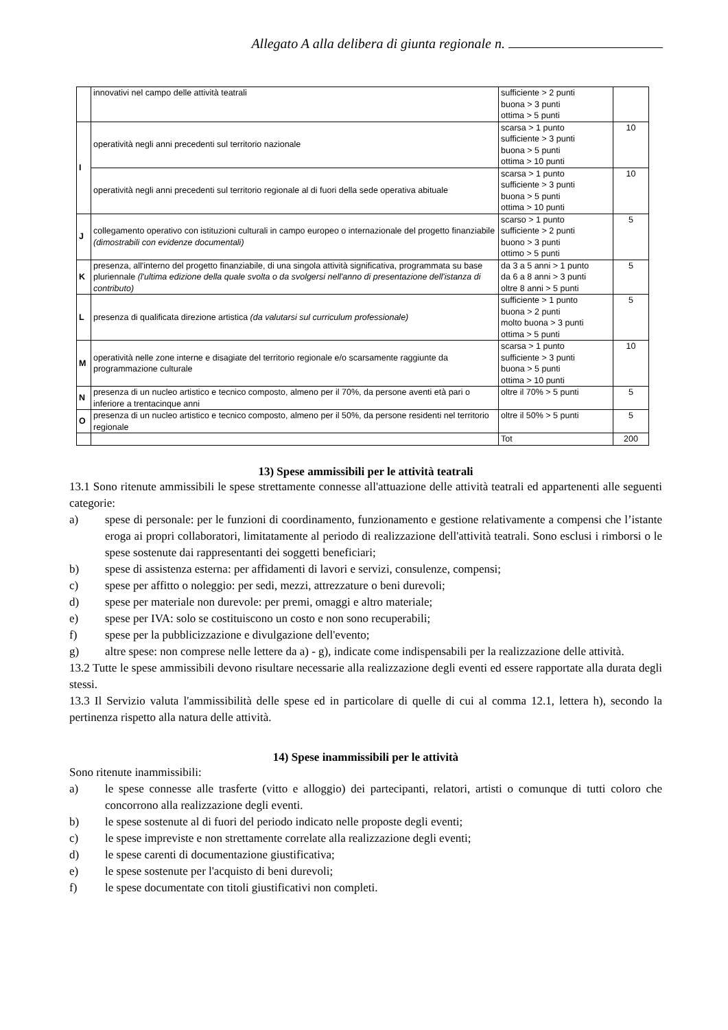Allegato A alla delibera di giunta regionale n.
| | innovativi nel campo delle attività teatrali | sufficiente > 2 punti buona > 3 punti ottima > 5 punti | |
| I | operatività negli anni precedenti sul territorio nazionale | scarsa > 1 punto sufficiente > 3 punti buona > 5 punti ottima > 10 punti | 10 |
| | operatività negli anni precedenti sul territorio regionale al di fuori della sede operativa abituale | scarsa > 1 punto sufficiente > 3 punti buona > 5 punti ottima > 10 punti | 10 |
| J | collegamento operativo con istituzioni culturali in campo europeo o internazionale del progetto finanziabile (dimostrabili con evidenze documentali) | scarso > 1 punto sufficiente > 2 punti buono > 3 punti ottimo > 5 punti | 5 |
| K | presenza, all'interno del progetto finanziabile, di una singola attività significativa, programmata su base pluriennale (l'ultima edizione della quale svolta o da svolgersi nell'anno di presentazione dell'istanza di contributo) | da 3 a 5 anni > 1 punto da 6 a 8 anni > 3 punti oltre 8 anni > 5 punti | 5 |
| L | presenza di qualificata direzione artistica (da valutarsi sul curriculum professionale) | sufficiente > 1 punto buona > 2 punti molto buona > 3 punti ottima > 5 punti | 5 |
| M | operatività nelle zone interne e disagiate del territorio regionale e/o scarsamente raggiunte da programmazione culturale | scarsa > 1 punto sufficiente > 3 punti buona > 5 punti ottima > 10 punti | 10 |
| N | presenza di un nucleo artistico e tecnico composto, almeno per il 70%, da persone aventi età pari o inferiore a trentacinque anni | oltre il 70% > 5 punti | 5 |
| O | presenza di un nucleo artistico e tecnico composto, almeno per il 50%, da persone residenti nel territorio regionale | oltre il 50% > 5 punti | 5 |
| | | Tot | 200 |
13) Spese ammissibili per le attività teatrali
13.1 Sono ritenute ammissibili le spese strettamente connesse all'attuazione delle attività teatrali ed appartenenti alle seguenti categorie:
a) spese di personale: per le funzioni di coordinamento, funzionamento e gestione relativamente a compensi che l’istante eroga ai propri collaboratori, limitatamente al periodo di realizzazione dell'attività teatrali. Sono esclusi i rimborsi o le spese sostenute dai rappresentanti dei soggetti beneficiari;
b) spese di assistenza esterna: per affidamenti di lavori e servizi, consulenze, compensi;
c) spese per affitto o noleggio: per sedi, mezzi, attrezzature o beni durevoli;
d) spese per materiale non durevole: per premi, omaggi e altro materiale;
e) spese per IVA: solo se costituiscono un costo e non sono recuperabili;
f) spese per la pubblicizzazione e divulgazione dell'evento;
g) altre spese: non comprese nelle lettere da a) - g), indicate come indispensabili per la realizzazione delle attività.
13.2 Tutte le spese ammissibili devono risultare necessarie alla realizzazione degli eventi ed essere rapportate alla durata degli stessi.
13.3 Il Servizio valuta l'ammissibilità delle spese ed in particolare di quelle di cui al comma 12.1, lettera h), secondo la pertinenza rispetto alla natura delle attività.
14) Spese inammissibili per le attività
Sono ritenute inammissibili:
a) le spese connesse alle trasferte (vitto e alloggio) dei partecipanti, relatori, artisti o comunque di tutti coloro che concorrono alla realizzazione degli eventi.
b) le spese sostenute al di fuori del periodo indicato nelle proposte degli eventi;
c) le spese impreviste e non strettamente correlate alla realizzazione degli eventi;
d) le spese carenti di documentazione giustificativa;
e) le spese sostenute per l'acquisto di beni durevoli;
f) le spese documentate con titoli giustificativi non completi.